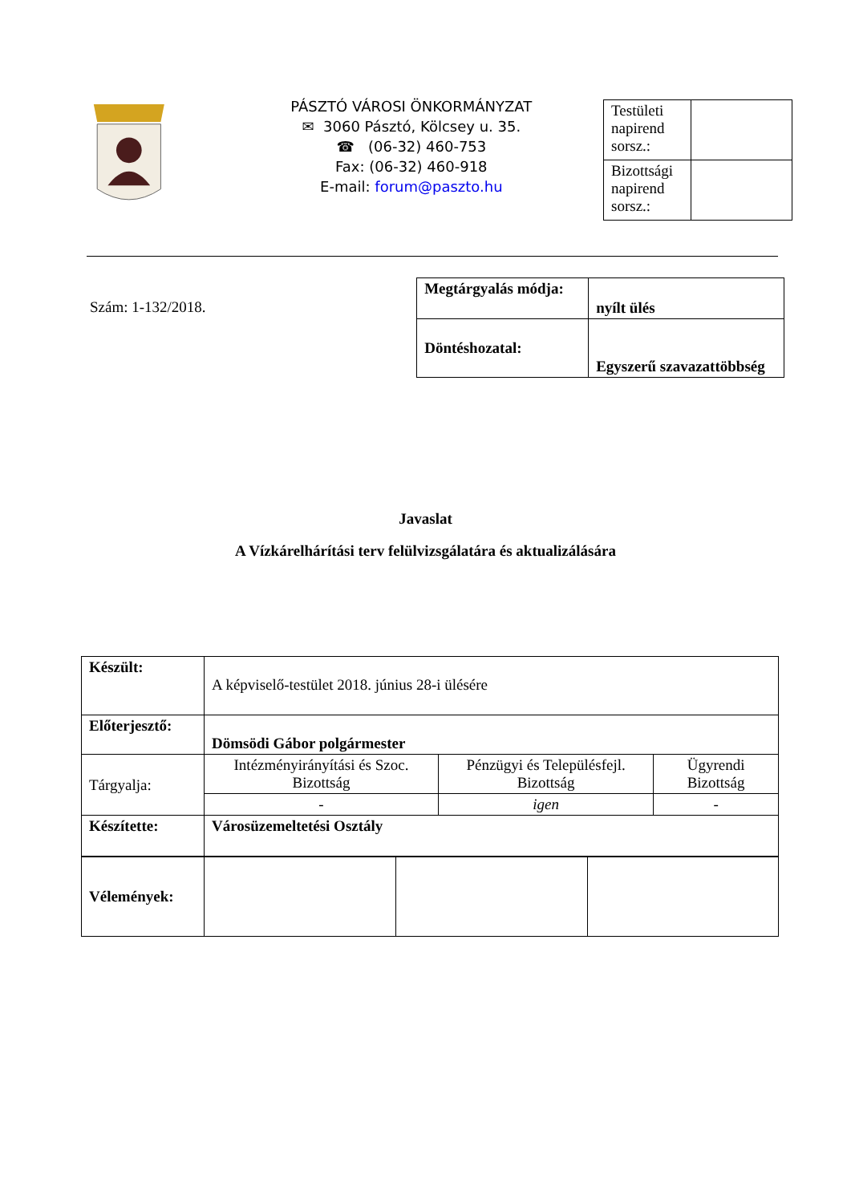PÁSZTÓ VÁROSI ÖNKORMÁNYZAT
✉ 3060 Pásztó, Kölcsey u. 35.
☎ (06-32) 460-753
Fax: (06-32) 460-918
E-mail: forum@paszto.hu
| Testületi napirend sorsz.: | |
| Bizottsági napirend sorsz.: | |
Szám: 1-132/2018.
| Megtárgyalás módja: | nyílt ülés |
| Döntéshozatal: | Egyszerű szavazattöbbség |
Javaslat
A Vízkárelhárítási terv felülvizsgálatára és aktualizálására
| Készült: | A képviselő-testület 2018. június 28-i ülésére | | |
| Előterjesztő: | Dömsödi Gábor polgármester | | |
| Tárgyalja: | Intézményirányítási és Szoc. Bizottság | Pénzügyi és Településfejl. Bizottság | Ügyrendi Bizottság |
| | - | igen | - |
| Készítette: | Városüzemeltetési Osztály | | |
| Vélemények: | | | |